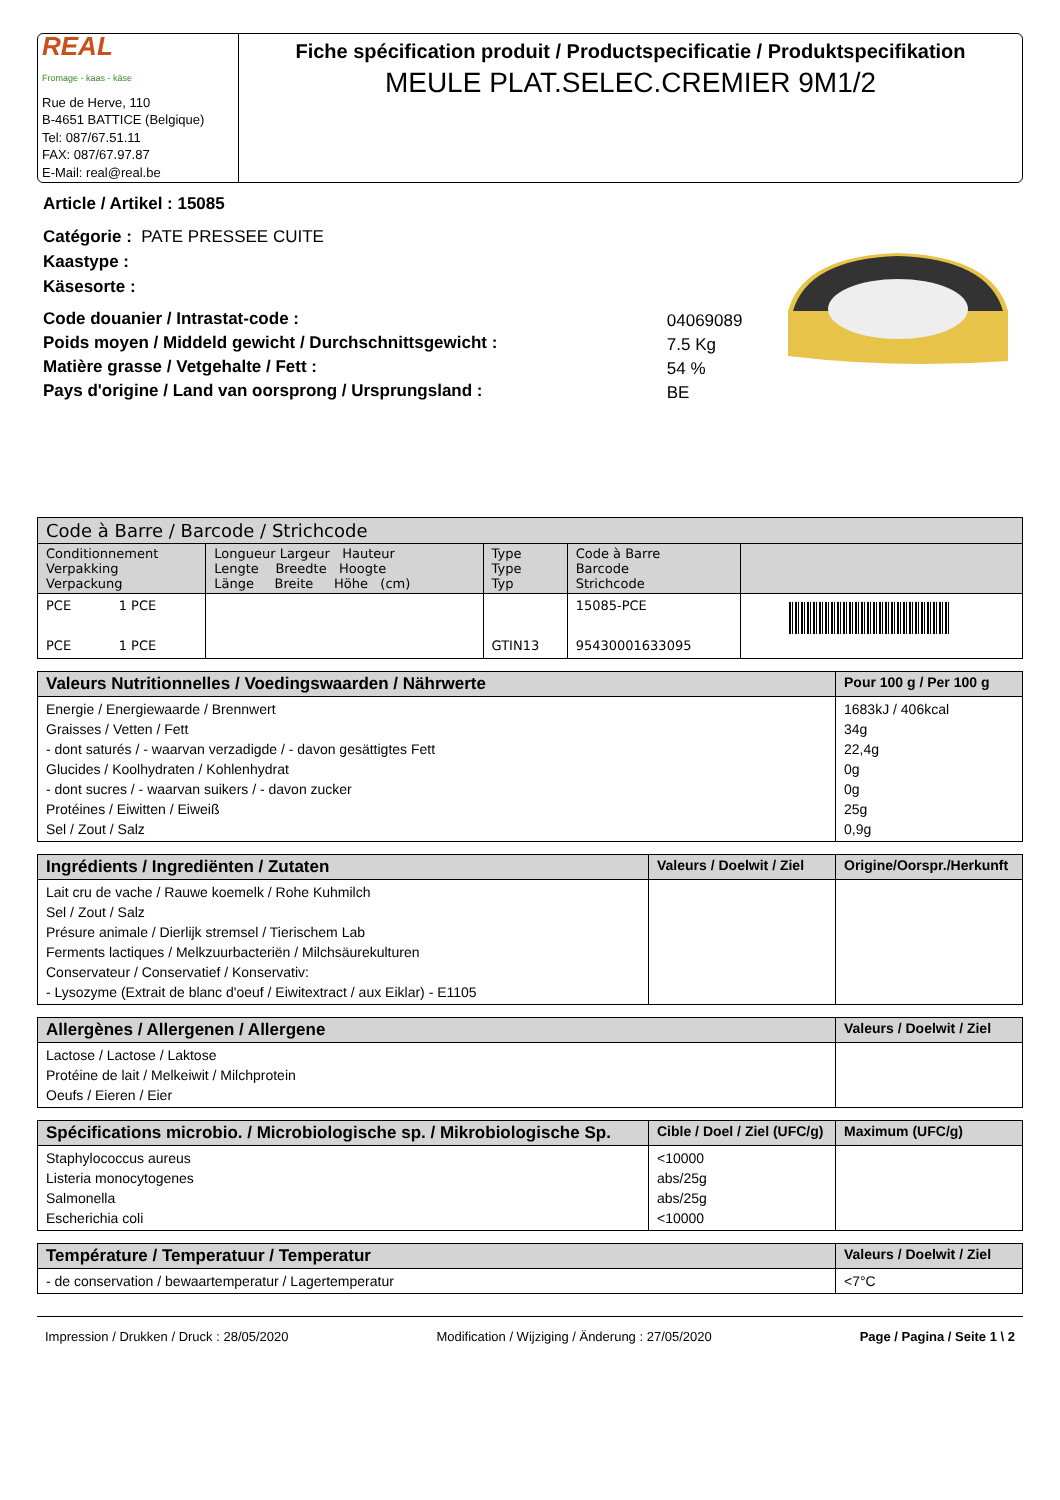REAL
Fromage - kaas - käse
Rue de Herve, 110
B-4651 BATTICE (Belgique)
Tel: 087/67.51.11
FAX: 087/67.97.87
E-Mail: real@real.be
Fiche spécification produit / Productspecificatie / Produktspecifikation
MEULE PLAT.SELEC.CREMIER 9M1/2
Article / Artikel : 15085
Catégorie : PATE PRESSEE CUITE
Kaastype :
Käsesorte :
| Code douanier / Intrastat-code : | 04069089 |
| Poids moyen / Middeld gewicht / Durchschnittsgewicht : | 7.5 Kg |
| Matière grasse / Vetgehalte / Fett : | 54 % |
| Pays d'origine / Land van oorsprong / Ursprungsland : | BE |
| Code à Barre / Barcode / Strichcode | | | | | |
| --- | --- | --- | --- | --- | --- |
| Conditionnement Verpakking Verpackung | | Longueur Largeur Hauteur Lengte Breedte Hoogte Länge Breite Höhe (cm) | Type Type Typ | Code à Barre Barcode Strichcode | |
| PCE PCE | 1 PCE 1 PCE | | GTIN13 | 15085-PCE 95430001633095 | |
| Valeurs Nutritionnelles / Voedingswaarden / Nährwerte | Pour 100 g / Per 100 g |
| --- | --- |
| Energie / Energiewaarde / Brennwert Graisses / Vetten / Fett - dont saturés / - waarvan verzadigde / - davon gesättigtes Fett Glucides / Koolhydraten / Kohlenhydrat - dont sucres / - waarvan suikers / - davon zucker Protéines / Eiwitten / Eiweiß Sel / Zout / Salz | 1683kJ / 406kcal 34g 22,4g 0g 0g 25g 0,9g |
| Ingrédients / Ingrediënten / Zutaten | Valeurs / Doelwit / Ziel | Origine/Oorspr./Herkunft |
| --- | --- | --- |
| Lait cru de vache / Rauwe koemelk / Rohe Kuhmilch Sel / Zout / Salz Présure animale / Dierlijk stremsel / Tierischem Lab Ferments lactiques / Melkzuurbacteriën / Milchsäurekulturen Conservateur / Conservatief / Konservativ: - Lysozyme (Extrait de blanc d'oeuf / Eiwitextract / aux Eiklar) - E1105 | | |
| Allergènes / Allergenen / Allergene | Valeurs / Doelwit / Ziel |
| --- | --- |
| Lactose / Lactose / Laktose Protéine de lait / Melkeiwit / Milchprotein Oeufs / Eieren / Eier | |
| Spécifications microbio. / Microbiologische sp. / Mikrobiologische Sp. | Cible / Doel / Ziel (UFC/g) | Maximum (UFC/g) |
| --- | --- | --- |
| Staphylococcus aureus Listeria monocytogenes Salmonella Escherichia coli | <10000 abs/25g abs/25g <10000 | |
| Température / Temperatuur / Temperatur | Valeurs / Doelwit / Ziel |
| --- | --- |
| - de conservation / bewaartemperatur / Lagertemperatur | <7°C |
Impression / Drukken / Druck : 28/05/2020 Modification / Wijziging / Änderung : 27/05/2020 Page / Pagina / Seite 1 \ 2